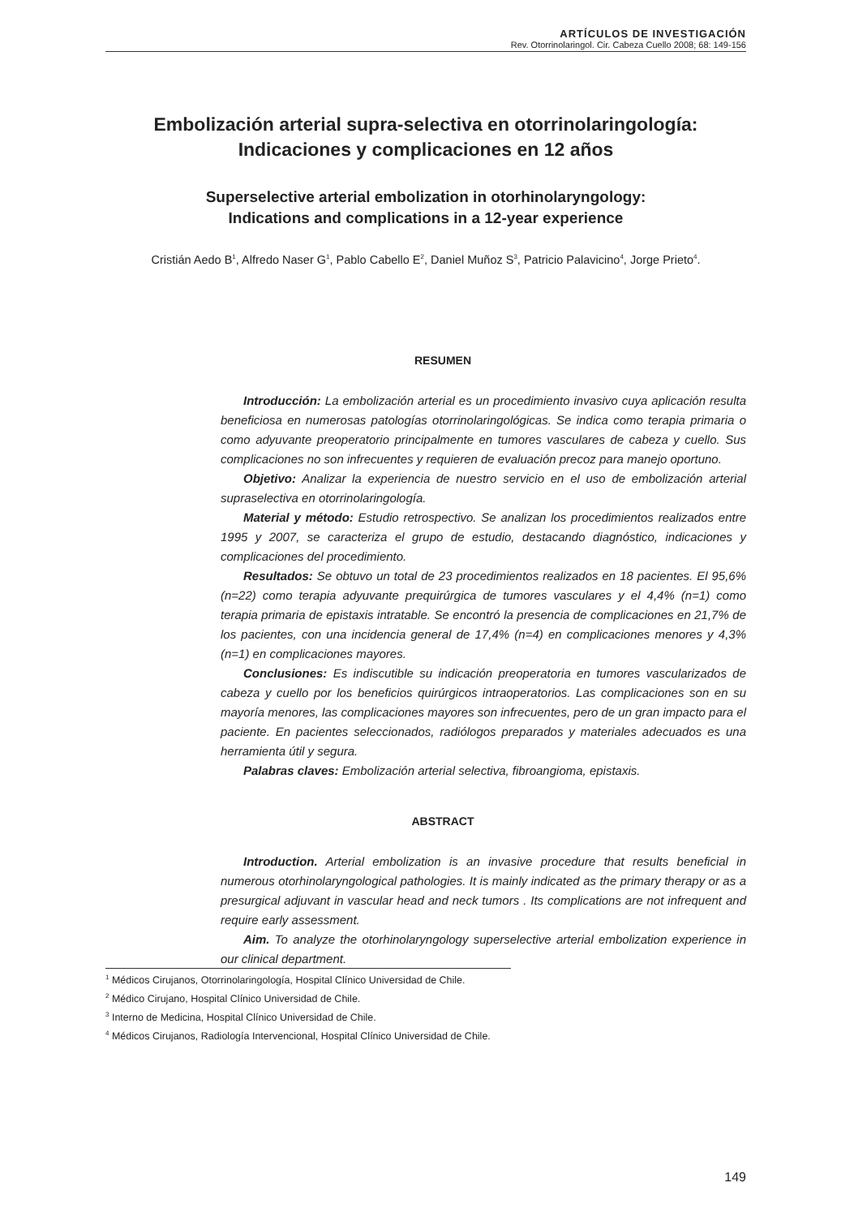ARTÍCULOS DE INVESTIGACIÓN
Rev. Otorrinolaringol. Cir. Cabeza Cuello 2008; 68: 149-156
Embolización arterial supra-selectiva en otorrinolaringología:
Indicaciones y complicaciones en 12 años
Superselective arterial embolization in otorhinolaryngology:
Indications and complications in a 12-year experience
Cristián Aedo B<sup>1</sup>, Alfredo Naser G<sup>1</sup>, Pablo Cabello E<sup>2</sup>, Daniel Muñoz S<sup>3</sup>, Patricio Palavicino<sup>4</sup>, Jorge Prieto<sup>4</sup>.
RESUMEN
Introducción: La embolización arterial es un procedimiento invasivo cuya aplicación resulta beneficiosa en numerosas patologías otorrinolaringológicas. Se indica como terapia primaria o como adyuvante preoperatorio principalmente en tumores vasculares de cabeza y cuello. Sus complicaciones no son infrecuentes y requieren de evaluación precoz para manejo oportuno.
Objetivo: Analizar la experiencia de nuestro servicio en el uso de embolización arterial supraselectiva en otorrinolaringología.
Material y método: Estudio retrospectivo. Se analizan los procedimientos realizados entre 1995 y 2007, se caracteriza el grupo de estudio, destacando diagnóstico, indicaciones y complicaciones del procedimiento.
Resultados: Se obtuvo un total de 23 procedimientos realizados en 18 pacientes. El 95,6% (n=22) como terapia adyuvante prequirúrgica de tumores vasculares y el 4,4% (n=1) como terapia primaria de epistaxis intratable. Se encontró la presencia de complicaciones en 21,7% de los pacientes, con una incidencia general de 17,4% (n=4) en complicaciones menores y 4,3% (n=1) en complicaciones mayores.
Conclusiones: Es indiscutible su indicación preoperatoria en tumores vascularizados de cabeza y cuello por los beneficios quirúrgicos intraoperatorios. Las complicaciones son en su mayoría menores, las complicaciones mayores son infrecuentes, pero de un gran impacto para el paciente. En pacientes seleccionados, radiólogos preparados y materiales adecuados es una herramienta útil y segura.
Palabras claves: Embolización arterial selectiva, fibroangioma, epistaxis.
ABSTRACT
Introduction. Arterial embolization is an invasive procedure that results beneficial in numerous otorhinolaryngological pathologies. It is mainly indicated as the primary therapy or as a presurgical adjuvant in vascular head and neck tumors . Its complications are not infrequent and require early assessment.
Aim. To analyze the otorhinolaryngology superselective arterial embolization experience in our clinical department.
<sup>1</sup> Médicos Cirujanos, Otorrinolaringología, Hospital Clínico Universidad de Chile.
<sup>2</sup> Médico Cirujano, Hospital Clínico Universidad de Chile.
<sup>3</sup> Interno de Medicina, Hospital Clínico Universidad de Chile.
<sup>4</sup> Médicos Cirujanos, Radiología Intervencional, Hospital Clínico Universidad de Chile.
149